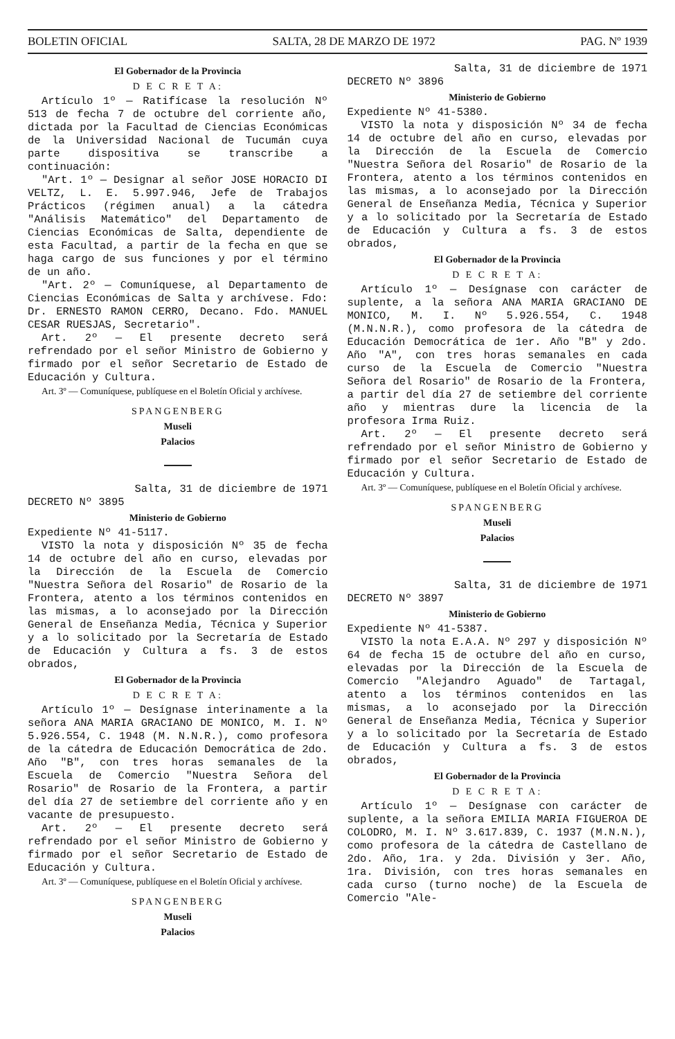BOLETIN OFICIAL SALTA, 28 DE MARZO DE 1972 PAG. Nº 1939
El Gobernador de la Provincia
D E C R E T A:
Artículo 1º — Ratifícase la resolución Nº 513 de fecha 7 de octubre del corriente año, dictada por la Facultad de Ciencias Económicas de la Universidad Nacional de Tucumán cuya parte dispositiva se transcribe a continuación:
"Art. 1º — Designar al señor JOSE HORACIO DI VELTZ, L. E. 5.997.946, Jefe de Trabajos Prácticos (régimen anual) a la cátedra "Análisis Matemático" del Departamento de Ciencias Económicas de Salta, dependiente de esta Facultad, a partir de la fecha en que se haga cargo de sus funciones y por el término de un año.
"Art. 2º — Comuníquese, al Departamento de Ciencias Económicas de Salta y archívese. Fdo: Dr. ERNESTO RAMON CERRO, Decano. Fdo. MANUEL CESAR RUESJAS, Secretario".
Art. 2º — El presente decreto será refrendado por el señor Ministro de Gobierno y firmado por el señor Secretario de Estado de Educación y Cultura.
Art. 3º — Comuníquese, publíquese en el Boletín Oficial y archívese.
SPANGENBERG
Museli
Palacios
Salta, 31 de diciembre de 1971
DECRETO Nº 3895
Ministerio de Gobierno
Expediente Nº 41-5117.
VISTO la nota y disposición Nº 35 de fecha 14 de octubre del año en curso, elevadas por la Dirección de la Escuela de Comercio "Nuestra Señora del Rosario" de Rosario de la Frontera, atento a los términos contenidos en las mismas, a lo aconsejado por la Dirección General de Enseñanza Media, Técnica y Superior y a lo solicitado por la Secretaría de Estado de Educación y Cultura a fs. 3 de estos obrados,
El Gobernador de la Provincia
D E C R E T A:
Artículo 1º — Desígnase interinamente a la señora ANA MARIA GRACIANO DE MONICO, M. I. Nº 5.926.554, C. 1948 (M. N.N.R.), como profesora de la cátedra de Educación Democrática de 2do. Año "B", con tres horas semanales de la Escuela de Comercio "Nuestra Señora del Rosario" de Rosario de la Frontera, a partir del día 27 de setiembre del corriente año y en vacante de presupuesto.
Art. 2º — El presente decreto será refrendado por el señor Ministro de Gobierno y firmado por el señor Secretario de Estado de Educación y Cultura.
Art. 3º — Comuníquese, publíquese en el Boletín Oficial y archívese.
SPANGENBERG
Museli
Palacios
Salta, 31 de diciembre de 1971
DECRETO Nº 3896
Ministerio de Gobierno
Expediente Nº 41-5380.
VISTO la nota y disposición Nº 34 de fecha 14 de octubre del año en curso, elevadas por la Dirección de la Escuela de Comercio "Nuestra Señora del Rosario" de Rosario de la Frontera, atento a los términos contenidos en las mismas, a lo aconsejado por la Dirección General de Enseñanza Media, Técnica y Superior y a lo solicitado por la Secretaría de Estado de Educación y Cultura a fs. 3 de estos obrados,
El Gobernador de la Provincia
D E C R E T A:
Artículo 1º — Desígnase con carácter de suplente, a la señora ANA MARIA GRACIANO DE MONICO, M. I. Nº 5.926.554, C. 1948 (M.N.N.R.), como profesora de la cátedra de Educación Democrática de 1er. Año "B" y 2do. Año "A", con tres horas semanales en cada curso de la Escuela de Comercio "Nuestra Señora del Rosario" de Rosario de la Frontera, a partir del día 27 de setiembre del corriente año y mientras dure la licencia de la profesora Irma Ruiz.
Art. 2º — El presente decreto será refrendado por el señor Ministro de Gobierno y firmado por el señor Secretario de Estado de Educación y Cultura.
Art. 3º — Comuníquese, publíquese en el Boletín Oficial y archívese.
SPANGENBERG
Museli
Palacios
Salta, 31 de diciembre de 1971
DECRETO Nº 3897
Ministerio de Gobierno
Expediente Nº 41-5387.
VISTO la nota E.A.A. Nº 297 y disposición Nº 64 de fecha 15 de octubre del año en curso, elevadas por la Dirección de la Escuela de Comercio "Alejandro Aguado" de Tartagal, atento a los términos contenidos en las mismas, a lo aconsejado por la Dirección General de Enseñanza Media, Técnica y Superior y a lo solicitado por la Secretaría de Estado de Educación y Cultura a fs. 3 de estos obrados,
El Gobernador de la Provincia
D E C R E T A:
Artículo 1º — Desígnase con carácter de suplente, a la señora EMILIA MARIA FIGUEROA DE COLODRO, M. I. Nº 3.617.839, C. 1937 (M.N.N.), como profesora de la cátedra de Castellano de 2do. Año, 1ra. y 2da. División y 3er. Año, 1ra. División, con tres horas semanales en cada curso (turno noche) de la Escuela de Comercio "Ale-